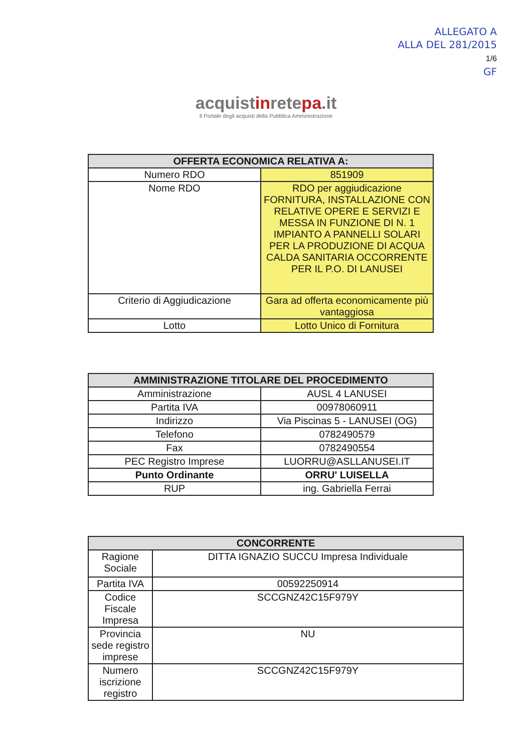ALLEGATO A
ALLA DEL 281/2015
1/6
GF
acquistinretepa.it
Il Portale degli acquisti della Pubblica Amministrazione
| OFFERTA ECONOMICA RELATIVA A: | |
| --- | --- |
| Numero RDO | 851909 |
| Nome RDO | RDO per aggiudicazione FORNITURA, INSTALLAZIONE CON RELATIVE OPERE E SERVIZI E MESSA IN FUNZIONE DI N. 1 IMPIANTO A PANNELLI SOLARI PER LA PRODUZIONE DI ACQUA CALDA SANITARIA OCCORRENTE PER IL P.O. DI LANUSEI |
| Criterio di Aggiudicazione | Gara ad offerta economicamente più vantaggiosa |
| Lotto | Lotto Unico di Fornitura |
| AMMINISTRAZIONE TITOLARE DEL PROCEDIMENTO | |
| --- | --- |
| Amministrazione | AUSL 4 LANUSEI |
| Partita IVA | 00978060911 |
| Indirizzo | Via Piscinas 5 - LANUSEI (OG) |
| Telefono | 0782490579 |
| Fax | 0782490554 |
| PEC Registro Imprese | LUORRU@ASLLANUSEI.IT |
| Punto Ordinante | ORRU' LUISELLA |
| RUP | ing. Gabriella Ferrai |
| CONCORRENTE | |
| --- | --- |
| Ragione Sociale | DITTA IGNAZIO SUCCU Impresa Individuale |
| Partita IVA | 00592250914 |
| Codice Fiscale Impresa | SCCGNZ42C15F979Y |
| Provincia sede registro imprese | NU |
| Numero iscrizione registro | SCCGNZ42C15F979Y |